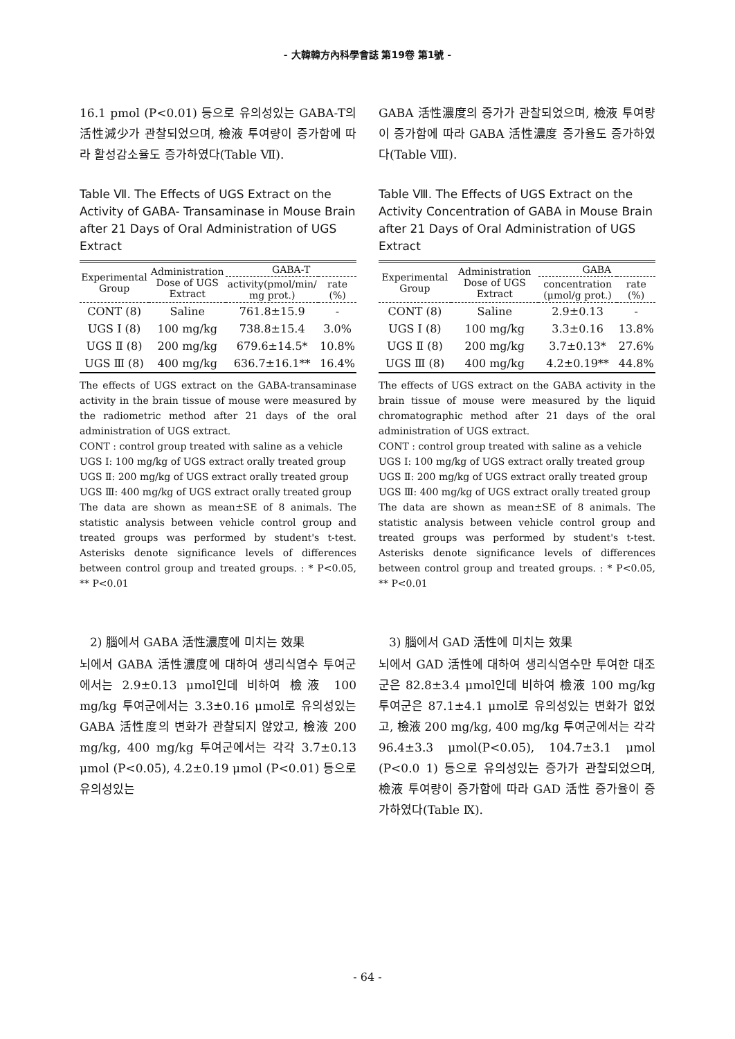- 大韓韓方內科學會誌 第19卷 第1號 -
16.1 pmol (P<0.01) 등으로 유의성있는 GABA-T의 活性減少가 관찰되었으며, 檢液 투여량이 증가함에 따라 활성감소율도 증가하였다(Table Ⅶ).
Table Ⅶ. The Effects of UGS Extract on the Activity of GABA- Transaminase in Mouse Brain after 21 Days of Oral Administration of UGS Extract
| Experimental Group | Administration Dose of UGS Extract | GABA-T | |
| --- | --- | --- | --- |
| | | activity(pmol/min/ mg prot.) | rate (%) |
| CONT (8) | Saline | 761.8±15.9 | - |
| UGS Ⅰ (8) | 100 mg/kg | 738.8±15.4 | 3.0% |
| UGS Ⅱ (8) | 200 mg/kg | 679.6±14.5* | 10.8% |
| UGS Ⅲ (8) | 400 mg/kg | 636.7±16.1** | 16.4% |
The effects of UGS extract on the GABA-transaminase activity in the brain tissue of mouse were measured by the radiometric method after 21 days of the oral administration of UGS extract.
CONT : control group treated with saline as a vehicle
UGS Ⅰ: 100 mg/kg of UGS extract orally treated group
UGS Ⅱ: 200 mg/kg of UGS extract orally treated group
UGS Ⅲ: 400 mg/kg of UGS extract orally treated group
The data are shown as mean±SE of 8 animals. The statistic analysis between vehicle control group and treated groups was performed by student's t-test. Asterisks denote significance levels of differences between control group and treated groups. : * P<0.05, ** P<0.01
2) 腦에서 GABA 活性濃度에 미치는 效果
뇌에서 GABA 活性濃度에 대하여 생리식염수 투여군에서는 2.9±0.13 μmol인데 비하여 檢液 100 mg/kg 투여군에서는 3.3±0.16 μmol로 유의성있는 GABA 活性度의 변화가 관찰되지 않았고, 檢液 200 mg/kg, 400 mg/kg 투여군에서는 각각 3.7±0.13 μmol (P<0.05), 4.2±0.19 μmol (P<0.01) 등으로 유의성있는
GABA 活性濃度의 증가가 관찰되었으며, 檢液 투여량이 증가함에 따라 GABA 活性濃度 증가율도 증가하였다(Table Ⅷ).
Table Ⅷ. The Effects of UGS Extract on the Activity Concentration of GABA in Mouse Brain after 21 Days of Oral Administration of UGS Extract
| Experimental Group | Administration Dose of UGS Extract | GABA | |
| --- | --- | --- | --- |
| | | concentration (μmol/g prot.) | rate (%) |
| CONT (8) | Saline | 2.9±0.13 | - |
| UGS Ⅰ (8) | 100 mg/kg | 3.3±0.16 | 13.8% |
| UGS Ⅱ (8) | 200 mg/kg | 3.7±0.13* | 27.6% |
| UGS Ⅲ (8) | 400 mg/kg | 4.2±0.19** | 44.8% |
The effects of UGS extract on the GABA activity in the brain tissue of mouse were measured by the liquid chromatographic method after 21 days of the oral administration of UGS extract.
CONT : control group treated with saline as a vehicle
UGS Ⅰ: 100 mg/kg of UGS extract orally treated group
UGS Ⅱ: 200 mg/kg of UGS extract orally treated group
UGS Ⅲ: 400 mg/kg of UGS extract orally treated group
The data are shown as mean±SE of 8 animals. The statistic analysis between vehicle control group and treated groups was performed by student's t-test. Asterisks denote significance levels of differences between control group and treated groups. : * P<0.05, ** P<0.01
3) 腦에서 GAD 活性에 미치는 效果
뇌에서 GAD 活性에 대하여 생리식염수만 투여한 대조군은 82.8±3.4 μmol인데 비하여 檢液 100 mg/kg 투여군은 87.1±4.1 μmol로 유의성있는 변화가 없었고, 檢液 200 mg/kg, 400 mg/kg 투여군에서는 각각 96.4±3.3 μmol(P<0.05), 104.7±3.1 μmol (P<0.0 1) 등으로 유의성있는 증가가 관찰되었으며, 檢液 투여량이 증가함에 따라 GAD 活性 증가율이 증가하였다(Table Ⅸ).
- 64 -